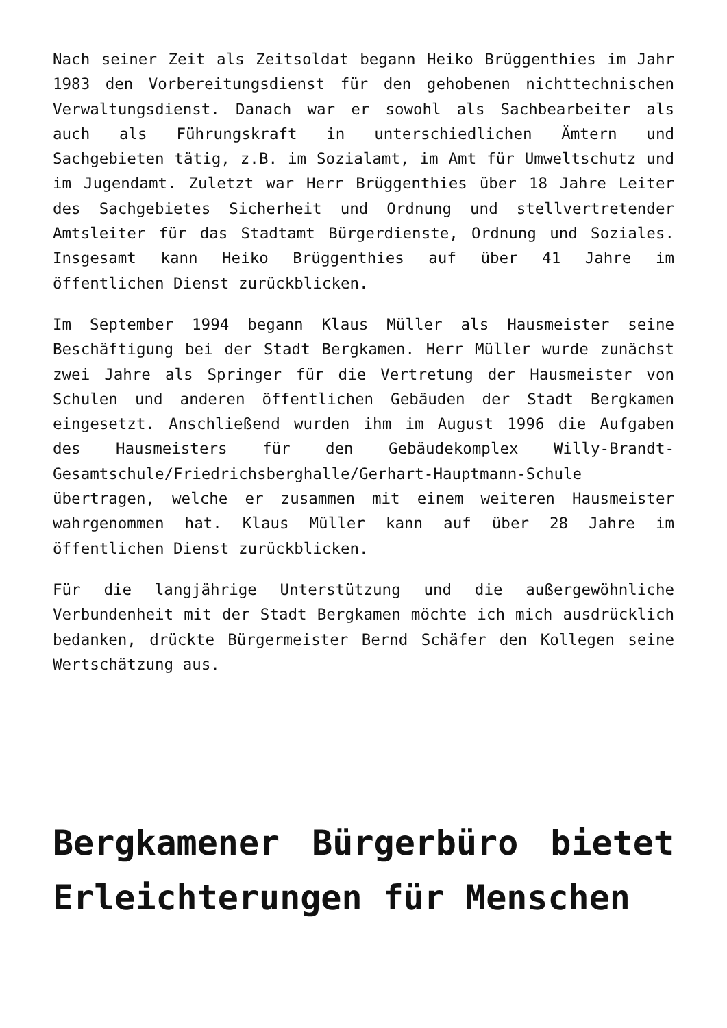Nach seiner Zeit als Zeitsoldat begann Heiko Brüggenthies im Jahr 1983 den Vorbereitungsdienst für den gehobenen nichttechnischen Verwaltungsdienst. Danach war er sowohl als Sachbearbeiter als auch als Führungskraft in unterschiedlichen Ämtern und Sachgebieten tätig, z.B. im Sozialamt, im Amt für Umweltschutz und im Jugendamt. Zuletzt war Herr Brüggenthies über 18 Jahre Leiter des Sachgebietes Sicherheit und Ordnung und stellvertretender Amtsleiter für das Stadtamt Bürgerdienste, Ordnung und Soziales. Insgesamt kann Heiko Brüggenthies auf über 41 Jahre im öffentlichen Dienst zurückblicken.
Im September 1994 begann Klaus Müller als Hausmeister seine Beschäftigung bei der Stadt Bergkamen. Herr Müller wurde zunächst zwei Jahre als Springer für die Vertretung der Hausmeister von Schulen und anderen öffentlichen Gebäuden der Stadt Bergkamen eingesetzt. Anschließend wurden ihm im August 1996 die Aufgaben des Hausmeisters für den Gebäudekomplex Willy-Brandt-Gesamtschule/Friedrichsberghalle/Gerhart-Hauptmann-Schule übertragen, welche er zusammen mit einem weiteren Hausmeister wahrgenommen hat. Klaus Müller kann auf über 28 Jahre im öffentlichen Dienst zurückblicken.
Für die langjährige Unterstützung und die außergewöhnliche Verbundenheit mit der Stadt Bergkamen möchte ich mich ausdrücklich bedanken, drückte Bürgermeister Bernd Schäfer den Kollegen seine Wertschätzung aus.
Bergkamener Bürgerbüro bietet Erleichterungen für Menschen